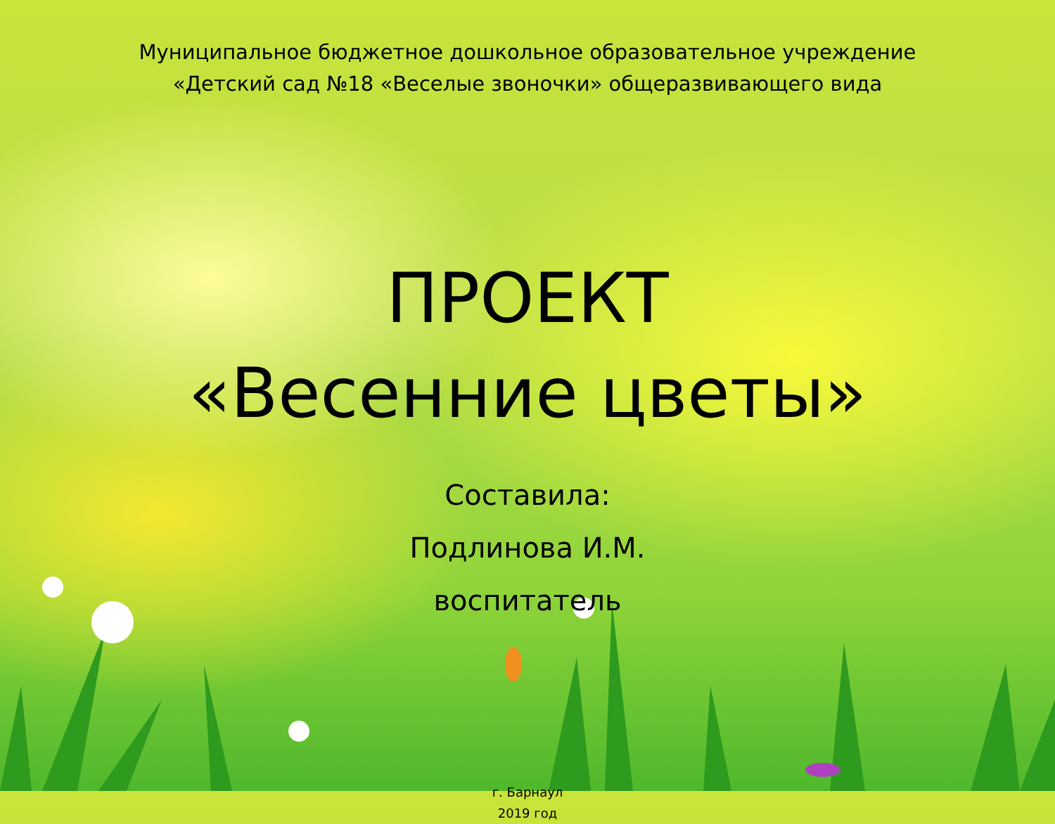Муниципальное бюджетное дошкольное образовательное учреждение
«Детский сад №18 «Веселые звоночки» общеразвивающего вида
ПРОЕКТ
«Весенние цветы»
Составила:
Подлинова И.М.
воспитатель
г. Барнаул
2019 год